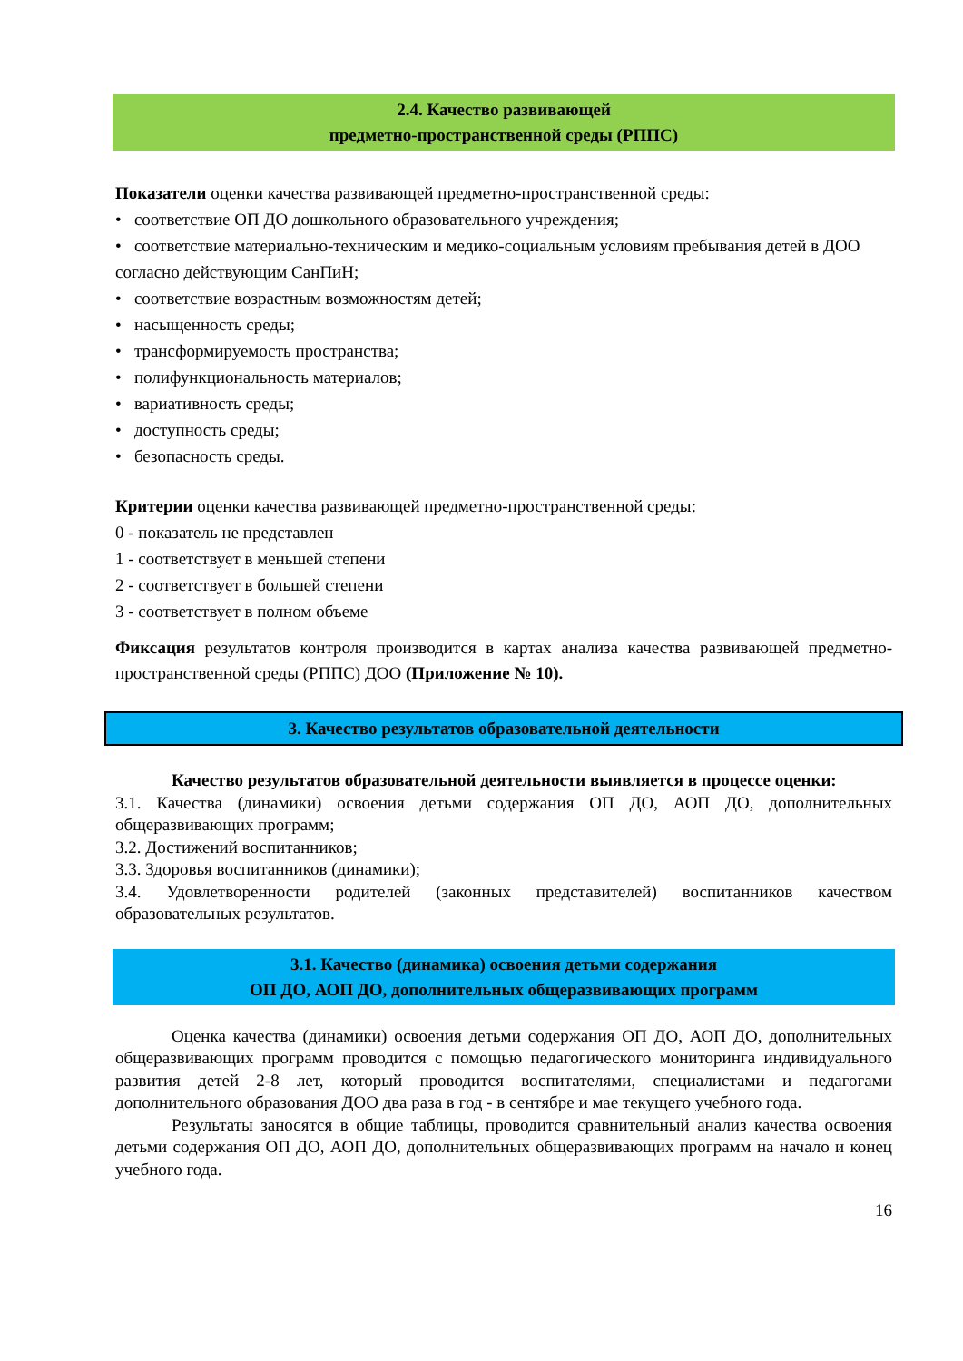2.4. Качество развивающей
предметно-пространственной среды (РППС)
Показатели оценки качества развивающей предметно-пространственной среды:
• соответствие ОП ДО дошкольного образовательного учреждения;
• соответствие материально-техническим и медико-социальным условиям пребывания детей в ДОО согласно действующим СанПиН;
• соответствие возрастным возможностям детей;
• насыщенность среды;
• трансформируемость пространства;
• полифункциональность материалов;
• вариативность среды;
• доступность среды;
• безопасность среды.
Критерии оценки качества развивающей предметно-пространственной среды:
0 - показатель не представлен
1 - соответствует в меньшей степени
2 - соответствует в большей степени
3 - соответствует в полном объеме
Фиксация результатов контроля производится в картах анализа качества развивающей предметно-пространственной среды (РППС) ДОО (Приложение № 10).
3. Качество результатов образовательной деятельности
Качество результатов образовательной деятельности выявляется в процессе оценки:
3.1. Качества (динамики) освоения детьми содержания ОП ДО, АОП ДО, дополнительных общеразвивающих программ;
3.2. Достижений воспитанников;
3.3. Здоровья воспитанников (динамики);
3.4. Удовлетворенности родителей (законных представителей) воспитанников качеством образовательных результатов.
3.1. Качество (динамика) освоения детьми содержания
ОП ДО, АОП ДО, дополнительных общеразвивающих программ
Оценка качества (динамики) освоения детьми содержания ОП ДО, АОП ДО, дополнительных общеразвивающих программ проводится с помощью педагогического мониторинга индивидуального развития детей 2-8 лет, который проводится воспитателями, специалистами и педагогами дополнительного образования ДОО два раза в год - в сентябре и мае текущего учебного года.
Результаты заносятся в общие таблицы, проводится сравнительный анализ качества освоения детьми содержания ОП ДО, АОП ДО, дополнительных общеразвивающих программ на начало и конец учебного года.
16